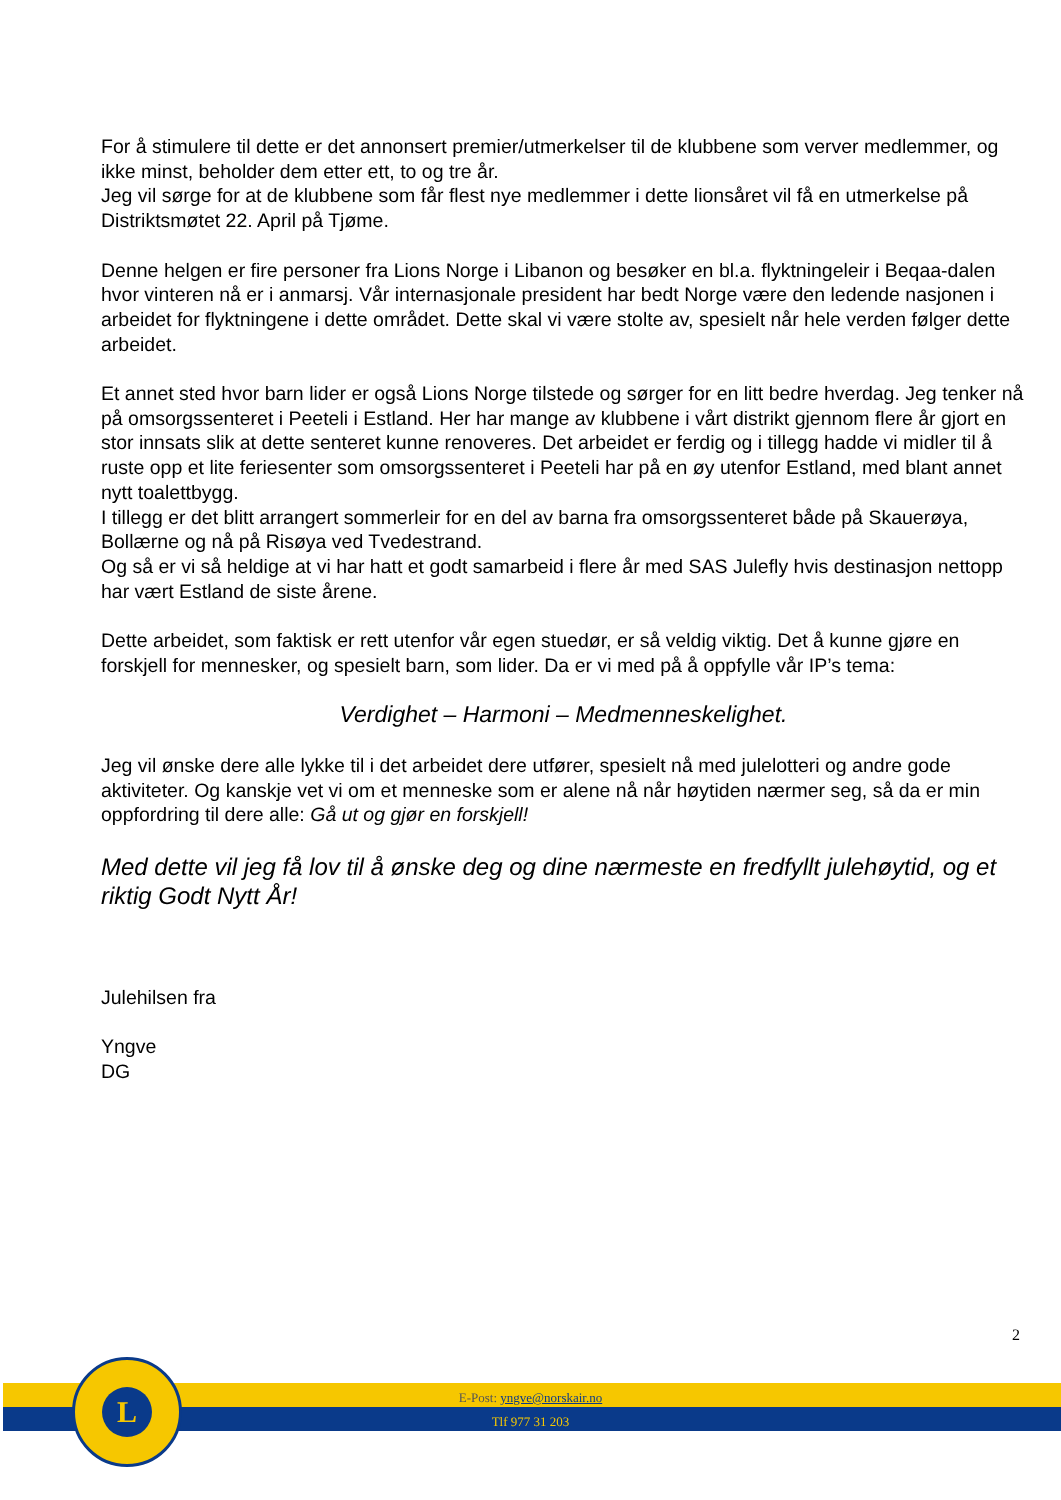For å stimulere til dette er det annonsert premier/utmerkelser til de klubbene som verver medlemmer, og ikke minst, beholder dem etter ett, to og tre år.
Jeg vil sørge for at de klubbene som får flest nye medlemmer i dette lionsåret vil få en utmerkelse på Distriktsmøtet 22. April på Tjøme.
Denne helgen er fire personer fra Lions Norge i Libanon og besøker en bl.a. flyktningeleir i Beqaa-dalen hvor vinteren nå er i anmarsj. Vår internasjonale president har bedt Norge være den ledende nasjonen i arbeidet for flyktningene i dette området. Dette skal vi være stolte av, spesielt når hele verden følger dette arbeidet.
Et annet sted hvor barn lider er også Lions Norge tilstede og sørger for en litt bedre hverdag. Jeg tenker nå på omsorgssenteret i Peeteli i Estland. Her har mange av klubbene i vårt distrikt gjennom flere år gjort en stor innsats slik at dette senteret kunne renoveres. Det arbeidet er ferdig og i tillegg hadde vi midler til å ruste opp et lite feriesenter som omsorgssenteret i Peeteli har på en øy utenfor Estland, med blant annet nytt toalettbygg.
I tillegg er det blitt arrangert sommerleir for en del av barna fra omsorgssenteret både på Skauerøya, Bollærne og nå på Risøya ved Tvedestrand.
Og så er vi så heldige at vi har hatt et godt samarbeid i flere år med SAS Julefly hvis destinasjon nettopp har vært Estland de siste årene.
Dette arbeidet, som faktisk er rett utenfor vår egen stuedør, er så veldig viktig. Det å kunne gjøre en forskjell for mennesker, og spesielt barn, som lider. Da er vi med på å oppfylle vår IP’s tema:
Verdighet – Harmoni – Medmenneskelighet.
Jeg vil ønske dere alle lykke til i det arbeidet dere utfører, spesielt nå med julelotteri og andre gode aktiviteter. Og kanskje vet vi om et menneske som er alene nå når høytiden nærmer seg, så da er min oppfordring til dere alle: Gå ut og gjør en forskjell!
Med dette vil jeg få lov til å ønske deg og dine nærmeste en fredfyllt julehøytid, og et riktig Godt Nytt År!
Julehilsen fra
Yngve
DG
2
L
E-Post: yngve@norskair.no
Tlf 977 31 203